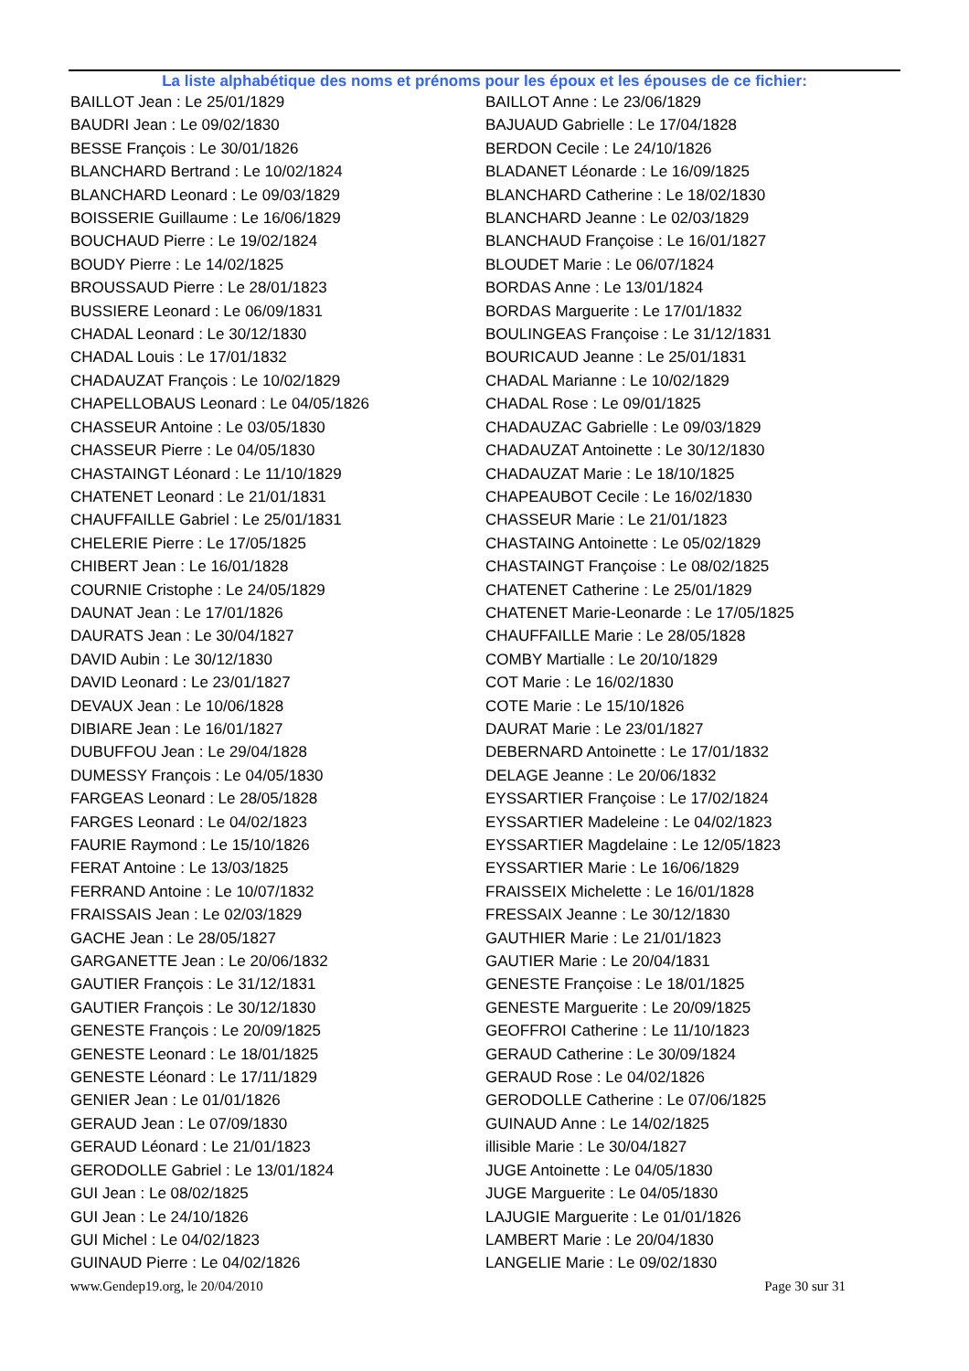La liste alphabétique des noms et prénoms pour les époux et les épouses de ce fichier:
BAILLOT Jean : Le 25/01/1829
BAUDRI Jean : Le 09/02/1830
BESSE François : Le 30/01/1826
BLANCHARD Bertrand : Le 10/02/1824
BLANCHARD Leonard : Le 09/03/1829
BOISSERIE Guillaume : Le 16/06/1829
BOUCHAUD Pierre : Le 19/02/1824
BOUDY Pierre : Le 14/02/1825
BROUSSAUD Pierre : Le 28/01/1823
BUSSIERE Leonard : Le 06/09/1831
CHADAL Leonard : Le 30/12/1830
CHADAL Louis : Le 17/01/1832
CHADAUZAT François : Le 10/02/1829
CHAPELLOBAUS Leonard : Le 04/05/1826
CHASSEUR Antoine : Le 03/05/1830
CHASSEUR Pierre : Le 04/05/1830
CHASTAINGT Léonard : Le 11/10/1829
CHATENET Leonard : Le 21/01/1831
CHAUFFAILLE Gabriel : Le 25/01/1831
CHELERIE Pierre : Le 17/05/1825
CHIBERT Jean : Le 16/01/1828
COURNIE Cristophe : Le 24/05/1829
DAUNAT Jean : Le 17/01/1826
DAURATS Jean : Le 30/04/1827
DAVID Aubin : Le 30/12/1830
DAVID Leonard : Le 23/01/1827
DEVAUX Jean : Le 10/06/1828
DIBIARE Jean : Le 16/01/1827
DUBUFFOU Jean : Le 29/04/1828
DUMESSY François : Le 04/05/1830
FARGEAS Leonard : Le 28/05/1828
FARGES Leonard : Le 04/02/1823
FAURIE Raymond : Le 15/10/1826
FERAT Antoine : Le 13/03/1825
FERRAND Antoine : Le 10/07/1832
FRAISSAIS Jean : Le 02/03/1829
GACHE Jean : Le 28/05/1827
GARGANETTE Jean : Le 20/06/1832
GAUTIER François : Le 31/12/1831
GAUTIER François : Le 30/12/1830
GENESTE François : Le 20/09/1825
GENESTE Leonard : Le 18/01/1825
GENESTE Léonard : Le 17/11/1829
GENIER Jean : Le 01/01/1826
GERAUD Jean : Le 07/09/1830
GERAUD Léonard : Le 21/01/1823
GERODOLLE Gabriel : Le 13/01/1824
GUI Jean : Le 08/02/1825
GUI Jean : Le 24/10/1826
GUI Michel : Le 04/02/1823
GUINAUD Pierre : Le 04/02/1826
BAILLOT Anne : Le 23/06/1829
BAJUAUD Gabrielle : Le 17/04/1828
BERDON Cecile : Le 24/10/1826
BLADANET Léonarde : Le 16/09/1825
BLANCHARD Catherine : Le 18/02/1830
BLANCHARD Jeanne : Le 02/03/1829
BLANCHAUD Françoise : Le 16/01/1827
BLOUDET Marie : Le 06/07/1824
BORDAS Anne : Le 13/01/1824
BORDAS Marguerite : Le 17/01/1832
BOULINGEAS Françoise : Le 31/12/1831
BOURICAUD Jeanne : Le 25/01/1831
CHADAL Marianne : Le 10/02/1829
CHADAL Rose : Le 09/01/1825
CHADAUZAC Gabrielle : Le 09/03/1829
CHADAUZAT Antoinette : Le 30/12/1830
CHADAUZAT Marie : Le 18/10/1825
CHAPEAUBOT Cecile : Le 16/02/1830
CHASSEUR Marie : Le 21/01/1823
CHASTAING Antoinette : Le 05/02/1829
CHASTAINGT Françoise : Le 08/02/1825
CHATENET Catherine : Le 25/01/1829
CHATENET Marie-Leonarde : Le 17/05/1825
CHAUFFAILLE Marie : Le 28/05/1828
COMBY Martialle : Le 20/10/1829
COT Marie : Le 16/02/1830
COTE Marie : Le 15/10/1826
DAURAT Marie : Le 23/01/1827
DEBERNARD Antoinette : Le 17/01/1832
DELAGE Jeanne : Le 20/06/1832
EYSSARTIER Françoise : Le 17/02/1824
EYSSARTIER Madeleine : Le 04/02/1823
EYSSARTIER Magdelaine : Le 12/05/1823
EYSSARTIER Marie : Le 16/06/1829
FRAISSEIX Michelette : Le 16/01/1828
FRESSAIX Jeanne : Le 30/12/1830
GAUTHIER Marie : Le 21/01/1823
GAUTIER Marie : Le 20/04/1831
GENESTE Françoise : Le 18/01/1825
GENESTE Marguerite : Le 20/09/1825
GEOFFROI Catherine : Le 11/10/1823
GERAUD Catherine : Le 30/09/1824
GERAUD Rose : Le 04/02/1826
GERODOLLE Catherine : Le 07/06/1825
GUINAUD Anne : Le 14/02/1825
illisible Marie : Le 30/04/1827
JUGE Antoinette : Le 04/05/1830
JUGE Marguerite : Le 04/05/1830
LAJUGIE Marguerite : Le 01/01/1826
LAMBERT Marie : Le 20/04/1830
LANGELIE Marie : Le 09/02/1830
www.Gendep19.org, le 20/04/2010 Page 30 sur 31